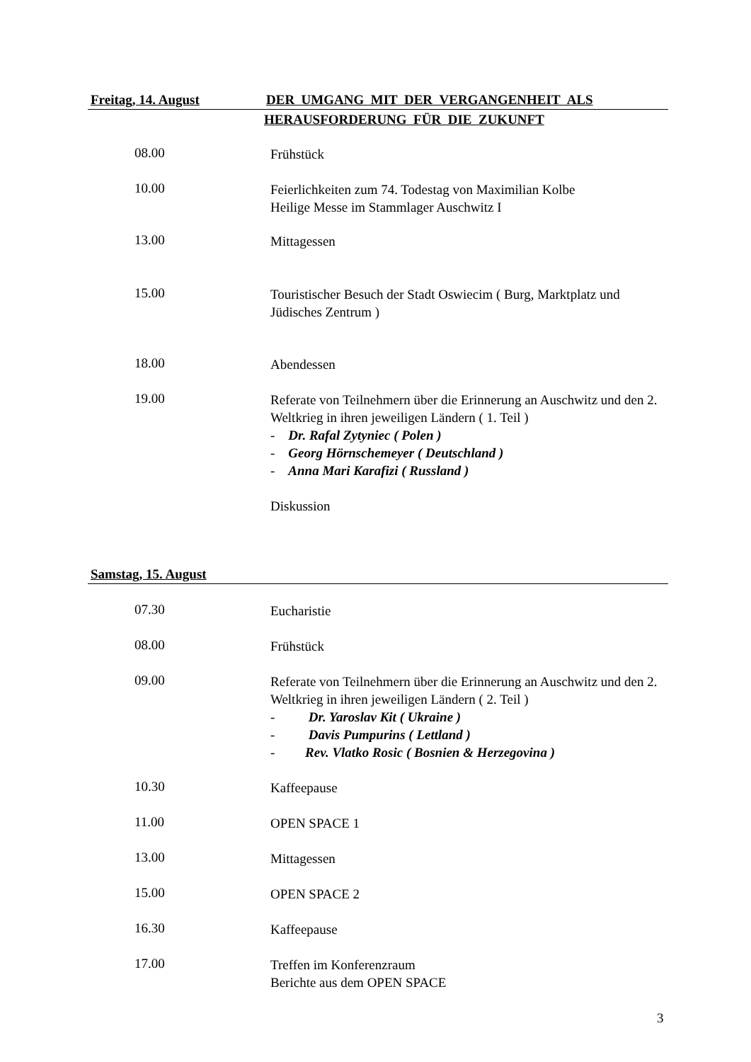Freitag, 14. August DER UMGANG MIT DER VERGANGENHEIT ALS
HERAUSFORDERUNG FÜR DIE ZUKUNFT
08.00
Frühstück
10.00
Feierlichkeiten zum 74. Todestag von Maximilian Kolbe
Heilige Messe im Stammlager Auschwitz I
13.00
Mittagessen
15.00
Touristischer Besuch der Stadt Oswiecim ( Burg, Marktplatz und Jüdisches Zentrum )
18.00
Abendessen
19.00
Referate von Teilnehmern über die Erinnerung an Auschwitz und den 2. Weltkrieg in ihren jeweiligen Ländern ( 1. Teil )
- Dr. Rafal Zytyniec ( Polen )
- Georg Hörnschemeyer ( Deutschland )
- Anna Mari Karafizi ( Russland )
Diskussion
Samstag, 15. August
07.30
Eucharistie
08.00
Frühstück
09.00
Referate von Teilnehmern über die Erinnerung an Auschwitz und den 2. Weltkrieg in ihren jeweiligen Ländern ( 2. Teil )
- Dr. Yaroslav Kit ( Ukraine )
- Davis Pumpurins ( Lettland )
- Rev. Vlatko Rosic ( Bosnien & Herzegovina )
10.30
Kaffeepause
11.00
OPEN SPACE 1
13.00
Mittagessen
15.00
OPEN SPACE 2
16.30
Kaffeepause
17.00
Treffen im Konferenzraum
Berichte aus dem OPEN SPACE
3